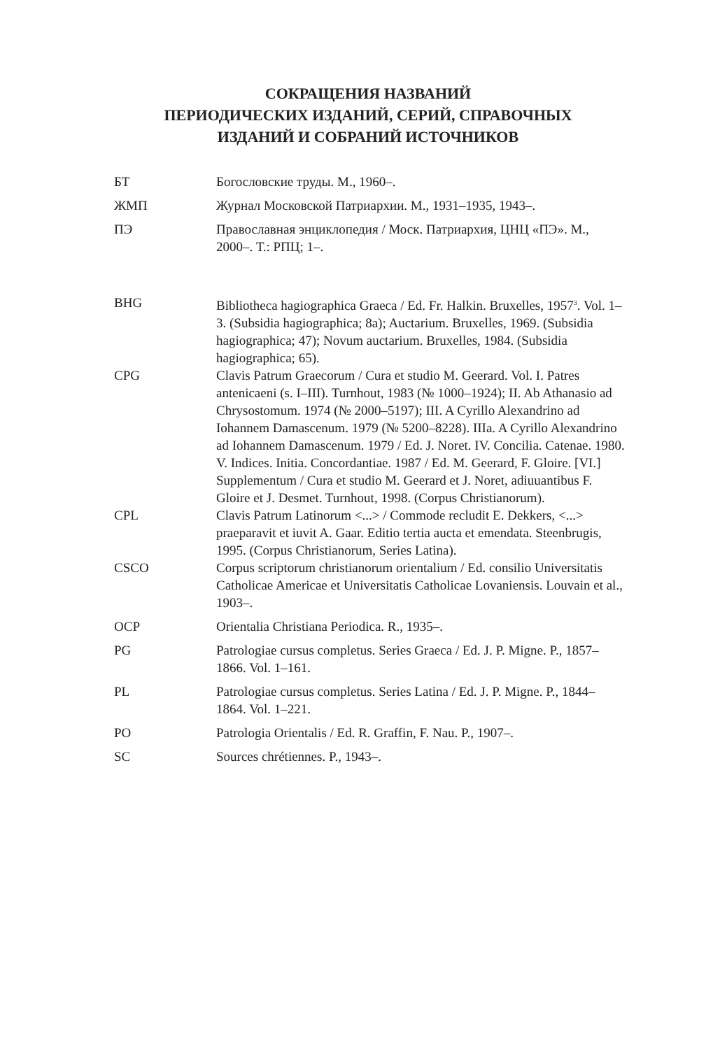СОКРАЩЕНИЯ НАЗВАНИЙ
ПЕРИОДИЧЕСКИХ ИЗДАНИЙ, СЕРИЙ, СПРАВОЧНЫХ
ИЗДАНИЙ И СОБРАНИЙ ИСТОЧНИКОВ
| БТ | Богословские труды. М., 1960–. |
| ЖМП | Журнал Московской Патриархии. М., 1931–1935, 1943–. |
| ПЭ | Православная энциклопедия / Моск. Патриархия, ЦНЦ «ПЭ». М., 2000–. Т.: РПЦ; 1–. |
| BHG | Bibliotheca hagiographica Graeca / Ed. Fr. Halkin. Bruxelles, 1957<sup>3</sup>. Vol. 1–3. (Subsidia hagiographica; 8a); Auctarium. Bruxelles, 1969. (Subsidia hagiographica; 47); Novum auctarium. Bruxelles, 1984. (Subsidia hagiographica; 65). |
| CPG | Clavis Patrum Graecorum / Cura et studio M. Geerard. Vol. I. Patres antenicaeni (s. I–III). Turnhout, 1983 (№ 1000–1924); II. Ab Athanasio ad Chrysostomum. 1974 (№ 2000–5197); III. A Cyrillo Alexandrino ad Iohannem Damascenum. 1979 (№ 5200–8228). IIIa. A Cyrillo Alexandrino ad Iohannem Damascenum. 1979 / Ed. J. Noret. IV. Concilia. Catenae. 1980. V. Indices. Initia. Concordantiae. 1987 / Ed. M. Geerard, F. Gloire. [VI.] Supplementum / Cura et studio M. Geerard et J. Noret, adiuuantibus F. Gloire et J. Desmet. Turnhout, 1998. (Corpus Christianorum). |
| CPL | Clavis Patrum Latinorum <...> / Commode recludit E. Dekkers, <...> praeparavit et iuvit A. Gaar. Editio tertia aucta et emendata. Steenbrugis, 1995. (Corpus Christianorum, Series Latina). |
| CSCO | Corpus scriptorum christianorum orientalium / Ed. consilio Universitatis Catholicae Americae et Universitatis Catholicae Lovaniensis. Louvain et al., 1903–. |
| OCP | Orientalia Christiana Periodica. R., 1935–. |
| PG | Patrologiae cursus completus. Series Graeca / Ed. J. P. Migne. P., 1857–1866. Vol. 1–161. |
| PL | Patrologiae cursus completus. Series Latina / Ed. J. P. Migne. P., 1844–1864. Vol. 1–221. |
| PO | Patrologia Orientalis / Ed. R. Graffin, F. Nau. P., 1907–. |
| SC | Sources chrétiennes. P., 1943–. |